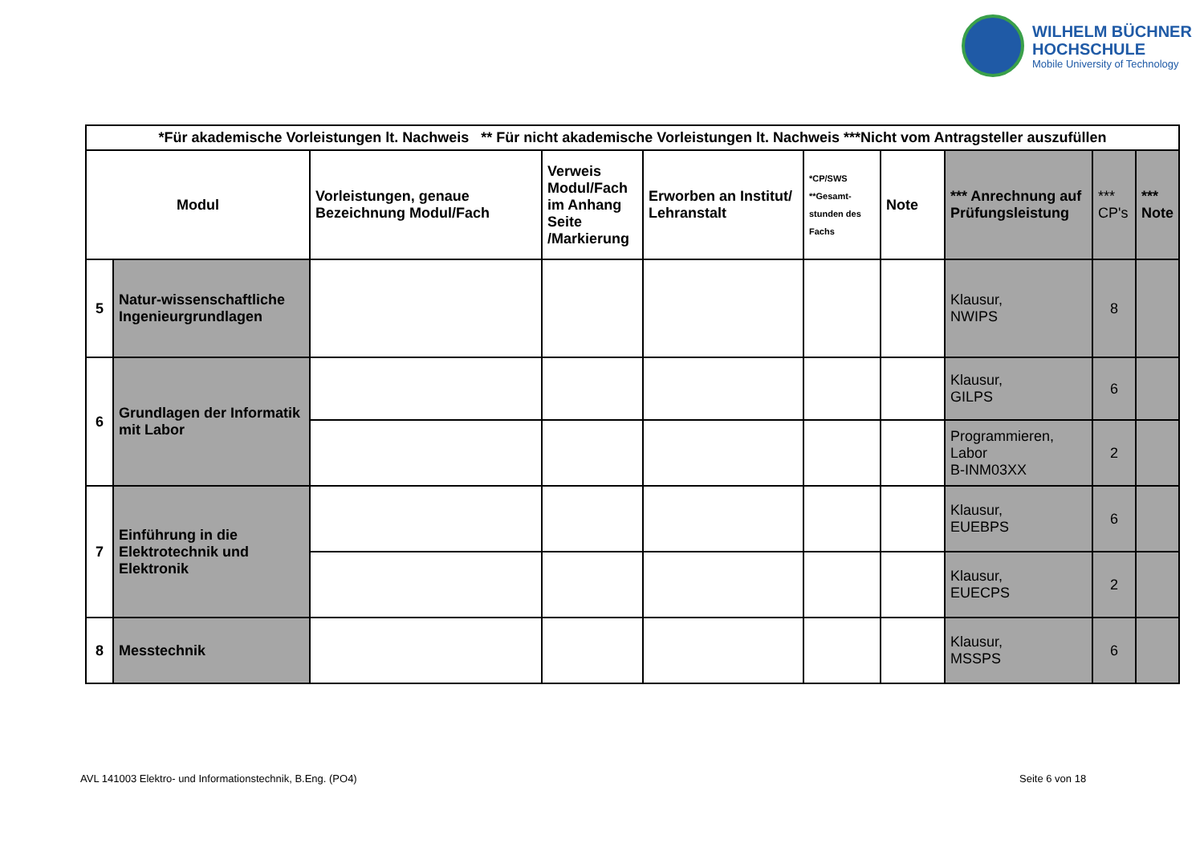WILHELM BÜCHNER
HOCHSCHULE
Mobile University of Technology
| *Für akademische Vorleistungen lt. Nachweis ** Für nicht akademische Vorleistungen lt. Nachweis ***Nicht vom Antragsteller auszufüllen | | | | | | | | | |
| --- | --- | --- | --- | --- | --- | --- | --- | --- | --- |
| Modul | | Vorleistungen, genaue Bezeichnung Modul/Fach | Verweis Modul/Fach im Anhang Seite /Markierung | Erworben an Institut/ Lehranstalt | *CP/SWS **Gesamt-stunden des Fachs | Note | *** Anrechnung auf Prüfungsleistung | *** CP's | *** Note |
| 5 | Natur-wissenschaftliche Ingenieurgrundlagen | | | | | | Klausur, NWIPS | 8 | |
| 6 | Grundlagen der Informatik mit Labor | | | | | | Klausur, GILPS | 6 | |
| | | | | | | | Programmieren, Labor B-INM03XX | 2 | |
| 7 | Einführung in die Elektrotechnik und Elektronik | | | | | | Klausur, EUEBPS | 6 | |
| | | | | | | | Klausur, EUECPS | 2 | |
| 8 | Messtechnik | | | | | | Klausur, MSSPS | 6 | |
AVL 141003 Elektro- und Informationstechnik, B.Eng. (PO4)
Seite 6 von 18